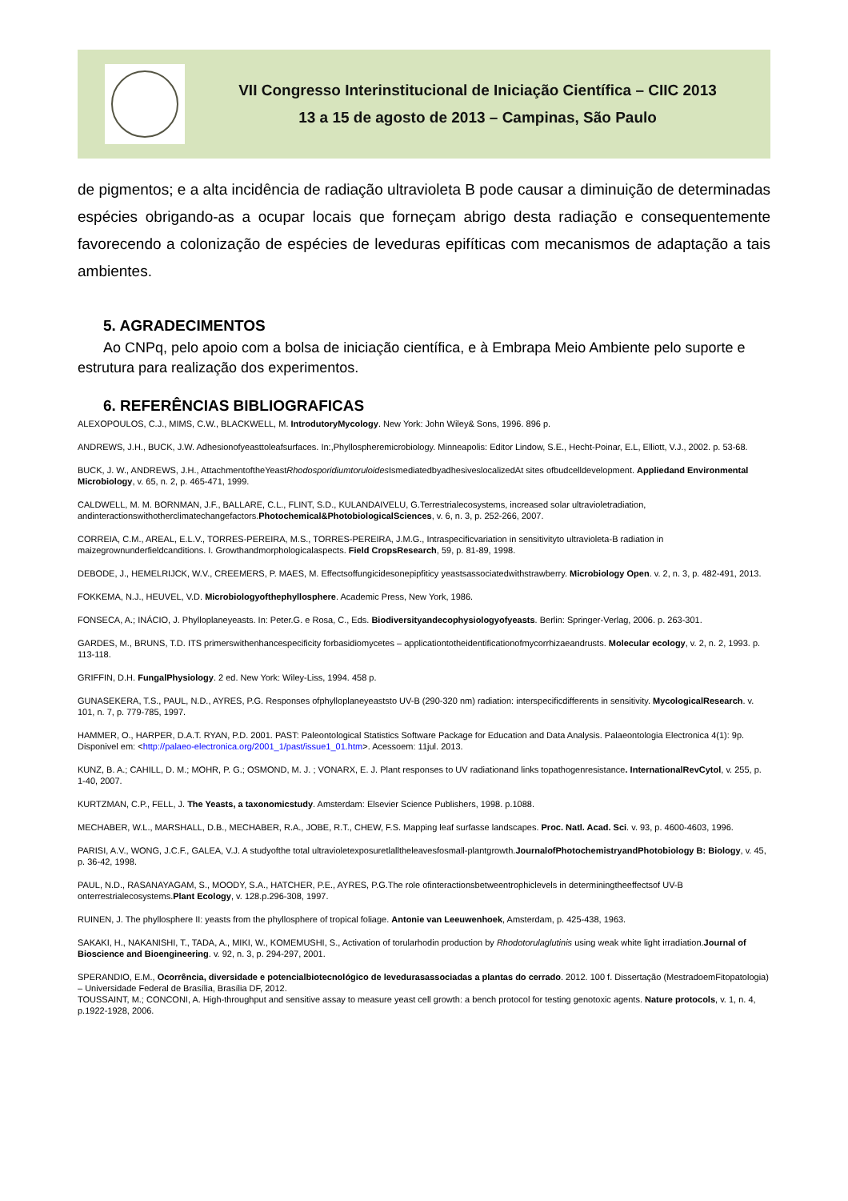VII Congresso Interinstitucional de Iniciação Científica – CIIC 2013
13 a 15 de agosto de 2013 – Campinas, São Paulo
de pigmentos; e a alta incidência de radiação ultravioleta B pode causar a diminuição de determinadas espécies obrigando-as a ocupar locais que forneçam abrigo desta radiação e consequentemente favorecendo a colonização de espécies de leveduras epifíticas com mecanismos de adaptação a tais ambientes.
5. AGRADECIMENTOS
Ao CNPq, pelo apoio com a bolsa de iniciação científica, e à Embrapa Meio Ambiente pelo suporte e estrutura para realização dos experimentos.
6. REFERÊNCIAS BIBLIOGRAFICAS
ALEXOPOULOS, C.J., MIMS, C.W., BLACKWELL, M. IntrodutoryMycology. New York: John Wiley& Sons, 1996. 896 p.
ANDREWS, J.H., BUCK, J.W. Adhesionofyeasttoleafsurfaces. In:,Phyllospheremicrobiology. Minneapolis: Editor Lindow, S.E., Hecht-Poinar, E.L, Elliott, V.J., 2002. p. 53-68.
BUCK, J. W., ANDREWS, J.H., AttachmentoftheYeastRhodosporidiumtoruloides IsmediatedbyadhesiveslocalizedAt sites ofbudcelldevelopment. Appliedand Environmental Microbiology, v. 65, n. 2, p. 465-471, 1999.
CALDWELL, M. M. BORNMAN, J.F., BALLARE, C.L., FLINT, S.D., KULANDAIVELU, G.Terrestrialecosystems, increased solar ultravioletradiation, andinteractionswithotherclimatechangefactors.Photochemical&PhotobiologicalSciences, v. 6, n. 3, p. 252-266, 2007.
CORREIA, C.M., AREAL, E.L.V., TORRES-PEREIRA, M.S., TORRES-PEREIRA, J.M.G., Intraspecificvariation in sensitivityto ultravioleta-B radiation in maizegrownunderfieldcanditions. I. Growthandmorphologicalaspects. Field CropsResearch, 59, p. 81-89, 1998.
DEBODE, J., HEMELRIJCK, W.V., CREEMERS, P. MAES, M. Effectsoffungicidesonepipfiticy yeastsassociatedwithstrawberry. Microbiology Open. v. 2, n. 3, p. 482-491, 2013.
FOKKEMA, N.J., HEUVEL, V.D. Microbiologyofthephyllosphere. Academic Press, New York, 1986.
FONSECA, A.; INÁCIO, J. Phylloplaneyeasts. In: Peter.G. e Rosa, C., Eds. Biodiversityandecophysiologyofyeasts. Berlin: Springer-Verlag, 2006. p. 263-301.
GARDES, M., BRUNS, T.D. ITS primerswithenhancespecificity forbasidiomycetes – applicationtotheidentificationofmycorrhizaeandrusts. Molecular ecology, v. 2, n. 2, 1993. p. 113-118.
GRIFFIN, D.H. FungalPhysiology. 2 ed. New York: Wiley-Liss, 1994. 458 p.
GUNASEKERA, T.S., PAUL, N.D., AYRES, P.G. Responses ofphylloplaneyeaststo UV-B (290-320 nm) radiation: interspecificdifferents in sensitivity. MycologicalResearch. v. 101, n. 7, p. 779-785, 1997.
HAMMER, O., HARPER, D.A.T. RYAN, P.D. 2001. PAST: Paleontological Statistics Software Package for Education and Data Analysis. Palaeontologia Electronica 4(1): 9p. Disponivel em: <http://palaeo-electronica.org/2001_1/past/issue1_01.htm>. Acessoem: 11jul. 2013.
KUNZ, B. A.; CAHILL, D. M.; MOHR, P. G.; OSMOND, M. J. ; VONARX, E. J. Plant responses to UV radiationand links topathogenresistance. InternationalRevCytol, v. 255, p. 1-40, 2007.
KURTZMAN, C.P., FELL, J. The Yeasts, a taxonomicstudy. Amsterdam: Elsevier Science Publishers, 1998. p.1088.
MECHABER, W.L., MARSHALL, D.B., MECHABER, R.A., JOBE, R.T., CHEW, F.S. Mapping leaf surfasse landscapes. Proc. Natl. Acad. Sci. v. 93, p. 4600-4603, 1996.
PARISI, A.V., WONG, J.C.F., GALEA, V.J. A studyofthe total ultravioletexposuretlalltheleavesfosmall-plantgrowth.JournalofPhotochemistryandPhotobiology B: Biology, v. 45, p. 36-42, 1998.
PAUL, N.D., RASANAYAGAM, S., MOODY, S.A., HATCHER, P.E., AYRES, P.G.The role ofinteractionsbetweentrophiclevels in determiningtheeffectsof UV-B onterrestrialecosystems.Plant Ecology, v. 128.p.296-308, 1997.
RUINEN, J. The phyllosphere II: yeasts from the phyllosphere of tropical foliage. Antonie van Leeuwenhoek, Amsterdam, p. 425-438, 1963.
SAKAKI, H., NAKANISHI, T., TADA, A., MIKI, W., KOMEMUSHI, S., Activation of torularhodin production by Rhodotorulaglutinis using weak white light irradiation.Journal of Bioscience and Bioengineering. v. 92, n. 3, p. 294-297, 2001.
SPERANDIO, E.M., Ocorrência, diversidade e potencialbiotecnológico de levedurasassociadas a plantas do cerrado. 2012. 100 f. Dissertação (MestradoemFitopatologia) – Universidade Federal de Brasília, Brasília DF, 2012.
TOUSSAINT, M.; CONCONI, A. High-throughput and sensitive assay to measure yeast cell growth: a bench protocol for testing genotoxic agents. Nature protocols, v. 1, n. 4, p.1922-1928, 2006.